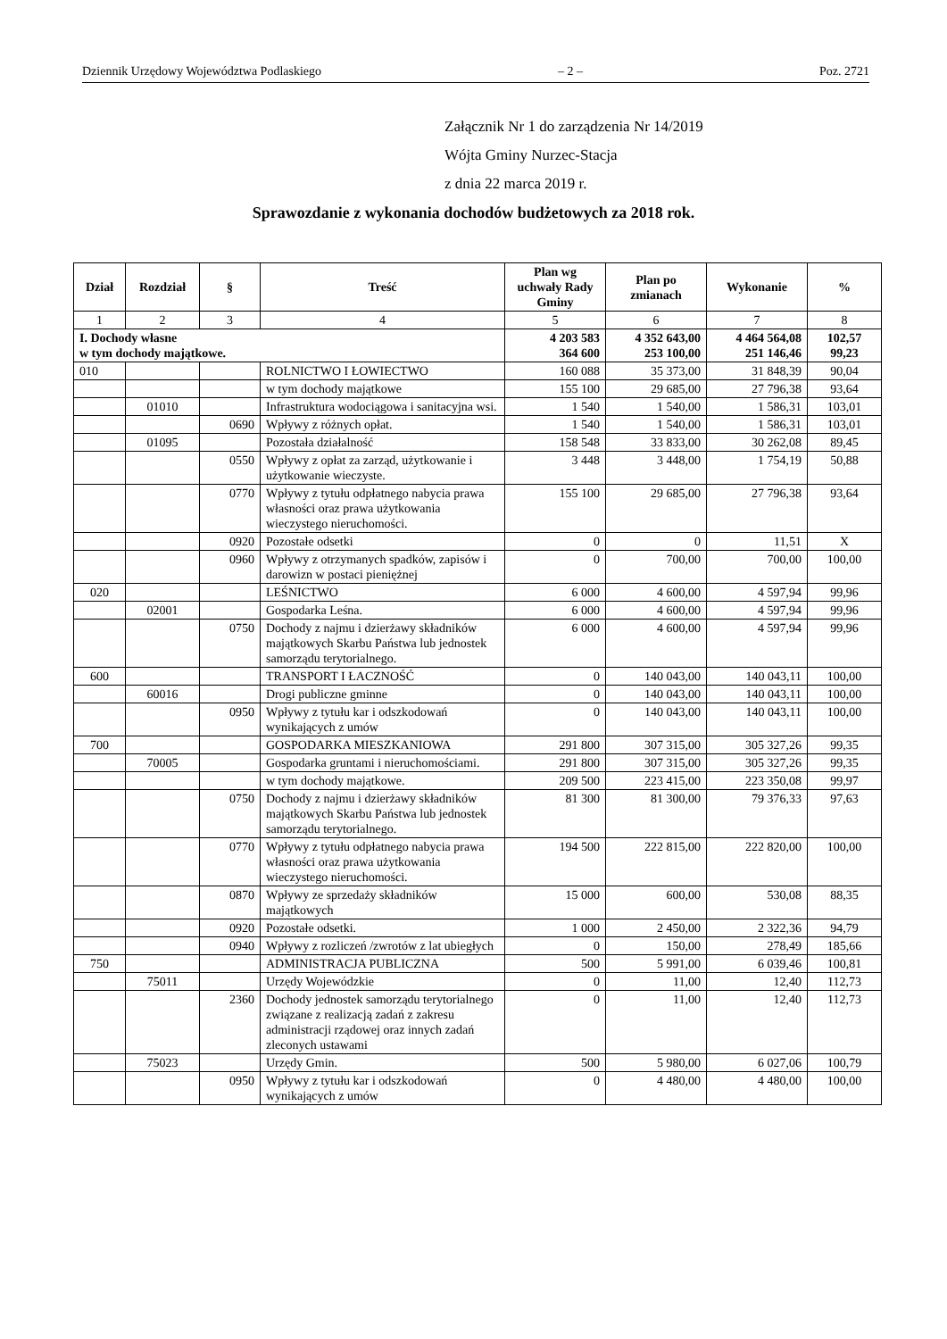Dziennik Urzędowy Województwa Podlaskiego – 2 – Poz. 2721
Załącznik Nr 1 do zarządzenia Nr 14/2019
Wójta Gminy Nurzec-Stacja
z dnia 22 marca 2019 r.
Sprawozdanie z wykonania dochodów budżetowych za 2018 rok.
| Dział | Rozdział | § | Treść | Plan wg uchwały Rady Gminy | Plan po zmianach | Wykonanie | % |
| --- | --- | --- | --- | --- | --- | --- | --- |
| 1 | 2 | 3 | 4 | 5 | 6 | 7 | 8 |
| I. Dochody własne w tym dochody majątkowe. | | | | 4 203 583 364 600 | 4 352 643,00 253 100,00 | 4 464 564,08 251 146,46 | 102,57 99,23 |
| 010 | | | ROLNICTWO I ŁOWIECTWO | 160 088 | 35 373,00 | 31 848,39 | 90,04 |
| | | | w tym dochody majątkowe | 155 100 | 29 685,00 | 27 796,38 | 93,64 |
| | 01010 | | Infrastruktura wodociągowa i sanitacyjna wsi. | 1 540 | 1 540,00 | 1 586,31 | 103,01 |
| | | 0690 | Wpływy z różnych opłat. | 1 540 | 1 540,00 | 1 586,31 | 103,01 |
| | 01095 | | Pozostała działalność | 158 548 | 33 833,00 | 30 262,08 | 89,45 |
| | | 0550 | Wpływy z opłat za zarząd, użytkowanie i użytkowanie wieczyste. | 3 448 | 3 448,00 | 1 754,19 | 50,88 |
| | | 0770 | Wpływy z tytułu odpłatnego nabycia prawa własności oraz prawa użytkowania wieczystego nieruchomości. | 155 100 | 29 685,00 | 27 796,38 | 93,64 |
| | | 0920 | Pozostałe odsetki | 0 | 0 | 11,51 | X |
| | | 0960 | Wpływy z otrzymanych spadków, zapisów i darowizn w postaci pieniężnej | 0 | 700,00 | 700,00 | 100,00 |
| 020 | | | LEŚNICTWO | 6 000 | 4 600,00 | 4 597,94 | 99,96 |
| | 02001 | | Gospodarka Leśna. | 6 000 | 4 600,00 | 4 597,94 | 99,96 |
| | | 0750 | Dochody z najmu i dzierżawy składników majątkowych Skarbu Państwa lub jednostek samorządu terytorialnego. | 6 000 | 4 600,00 | 4 597,94 | 99,96 |
| 600 | | | TRANSPORT I ŁACZNOŚĆ | 0 | 140 043,00 | 140 043,11 | 100,00 |
| | 60016 | | Drogi publiczne gminne | 0 | 140 043,00 | 140 043,11 | 100,00 |
| | | 0950 | Wpływy z tytułu kar i odszkodowań wynikających z umów | 0 | 140 043,00 | 140 043,11 | 100,00 |
| 700 | | | GOSPODARKA MIESZKANIOWA | 291 800 | 307 315,00 | 305 327,26 | 99,35 |
| | 70005 | | Gospodarka gruntami i nieruchomościami. | 291 800 | 307 315,00 | 305 327,26 | 99,35 |
| | | | w tym dochody majątkowe. | 209 500 | 223 415,00 | 223 350,08 | 99,97 |
| | | 0750 | Dochody z najmu i dzierżawy składników majątkowych Skarbu Państwa lub jednostek samorządu terytorialnego. | 81 300 | 81 300,00 | 79 376,33 | 97,63 |
| | | 0770 | Wpływy z tytułu odpłatnego nabycia prawa własności oraz prawa użytkowania wieczystego nieruchomości. | 194 500 | 222 815,00 | 222 820,00 | 100,00 |
| | | 0870 | Wpływy ze sprzedaży składników majątkowych | 15 000 | 600,00 | 530,08 | 88,35 |
| | | 0920 | Pozostałe odsetki. | 1 000 | 2 450,00 | 2 322,36 | 94,79 |
| | | 0940 | Wpływy z rozliczeń /zwrotów z lat ubiegłych | 0 | 150,00 | 278,49 | 185,66 |
| 750 | | | ADMINISTRACJA PUBLICZNA | 500 | 5 991,00 | 6 039,46 | 100,81 |
| | 75011 | | Urzędy Wojewódzkie | 0 | 11,00 | 12,40 | 112,73 |
| | | 2360 | Dochody jednostek samorządu terytorialnego związane z realizacją zadań z zakresu administracji rządowej oraz innych zadań zleconych ustawami | 0 | 11,00 | 12,40 | 112,73 |
| | 75023 | | Urzędy Gmin. | 500 | 5 980,00 | 6 027,06 | 100,79 |
| | | 0950 | Wpływy z tytułu kar i odszkodowań wynikających z umów | 0 | 4 480,00 | 4 480,00 | 100,00 |